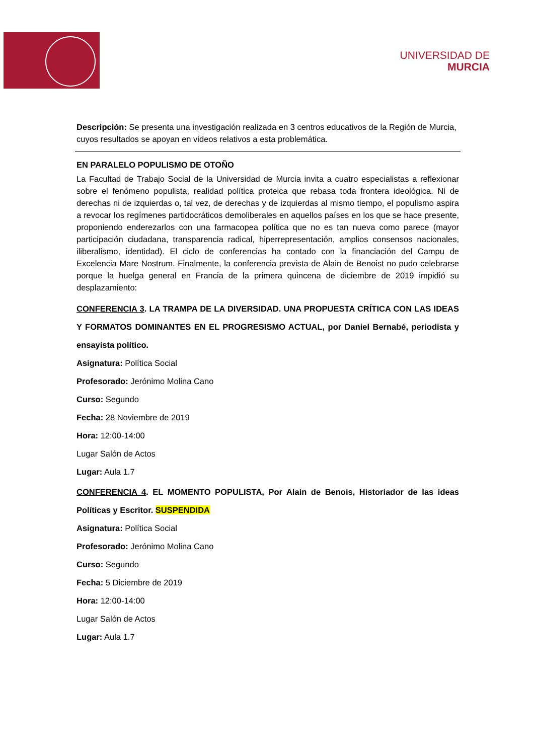UNIVERSIDAD DE
MURCIA
Descripción: Se presenta una investigación realizada en 3 centros educativos de la Región de Murcia, cuyos resultados se apoyan en videos relativos a esta problemática.
EN PARALELO POPULISMO DE OTOÑO
La Facultad de Trabajo Social de la Universidad de Murcia invita a cuatro especialistas a reflexionar sobre el fenómeno populista, realidad política proteica que rebasa toda frontera ideológica. Ni de derechas ni de izquierdas o, tal vez, de derechas y de izquierdas al mismo tiempo, el populismo aspira a revocar los regímenes partidocráticos demoliberales en aquellos países en los que se hace presente, proponiendo enderezarlos con una farmacopea política que no es tan nueva como parece (mayor participación ciudadana, transparencia radical, hiperrepresentación, amplios consensos nacionales, iliberalismo, identidad). El ciclo de conferencias ha contado con la financiación del Campu de Excelencia Mare Nostrum. Finalmente, la conferencia prevista de Alain de Benoist no pudo celebrarse porque la huelga general en Francia de la primera quincena de diciembre de 2019 impidió su desplazamiento:
CONFERENCIA 3. LA TRAMPA DE LA DIVERSIDAD. UNA PROPUESTA CRÍTICA CON LAS IDEAS Y FORMATOS DOMINANTES EN EL PROGRESISMO ACTUAL, por Daniel Bernabé, periodista y ensayista político.
Asignatura: Política Social
Profesorado: Jerónimo Molina Cano
Curso: Segundo
Fecha: 28 Noviembre de 2019
Hora: 12:00-14:00
Lugar Salón de Actos
Lugar: Aula 1.7
CONFERENCIA 4. EL MOMENTO POPULISTA, Por Alain de Benois, Historiador de las ideas Políticas y Escritor. SUSPENDIDA
Asignatura: Política Social
Profesorado: Jerónimo Molina Cano
Curso: Segundo
Fecha: 5 Diciembre de 2019
Hora: 12:00-14:00
Lugar Salón de Actos
Lugar: Aula 1.7